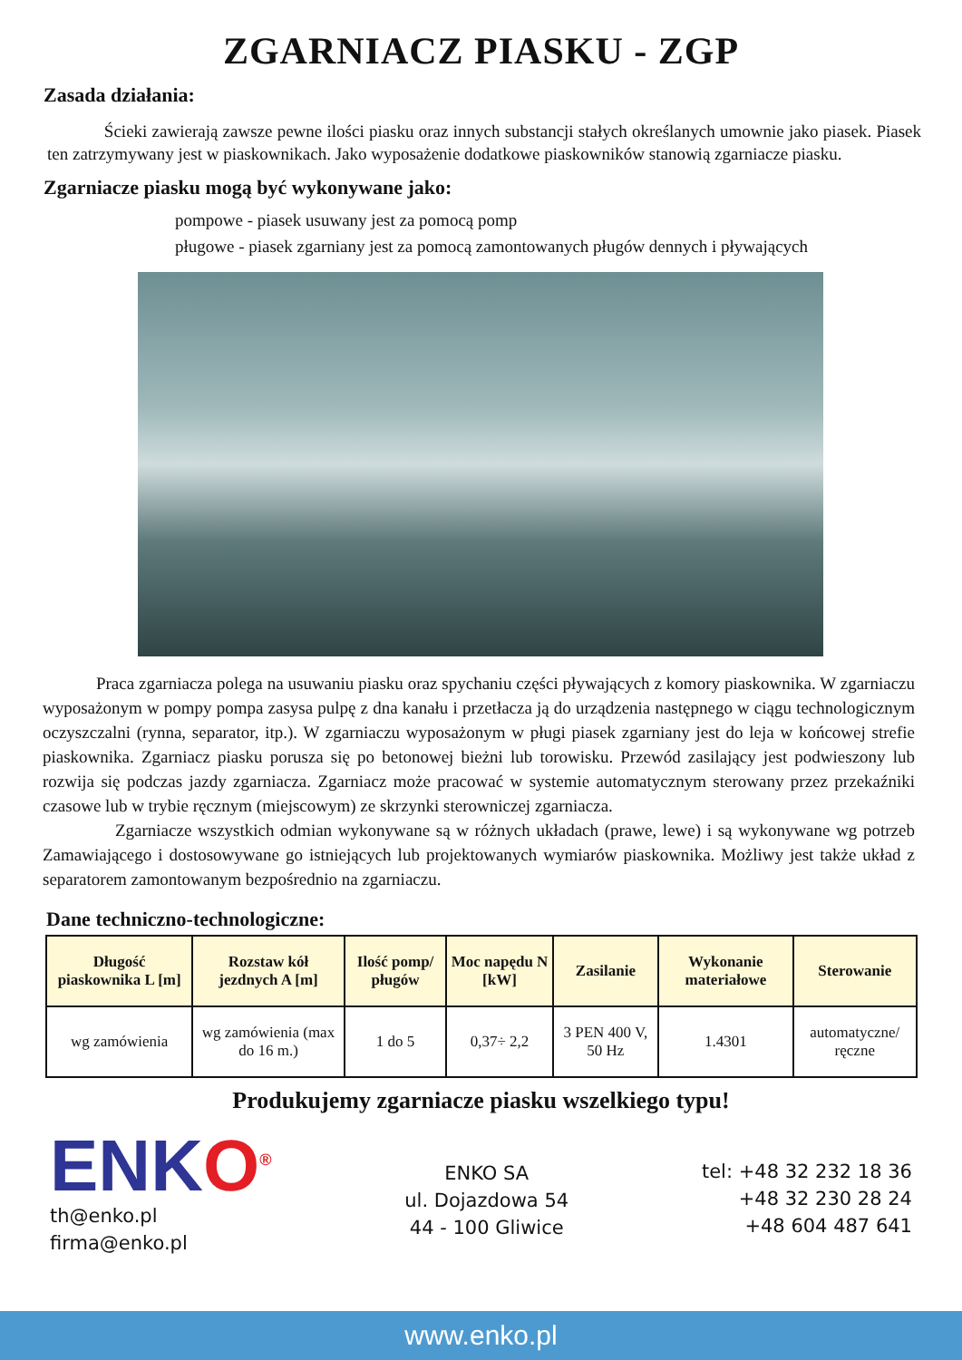ZGARNIACZ PIASKU - ZGP
Zasada działania:
Ścieki zawierają zawsze pewne ilości piasku oraz innych substancji stałych określanych umownie jako piasek. Piasek ten zatrzymywany jest w piaskownikach. Jako wyposażenie dodatkowe piaskowników stanowią zgarniacze piasku.
Zgarniacze piasku mogą być wykonywane jako:
pompowe - piasek usuwany jest za pomocą pomp
pługowe - piasek zgarniany jest za pomocą zamontowanych pługów dennych i pływających
Praca zgarniacza polega na usuwaniu piasku oraz spychaniu części pływających z komory piaskownika. W zgarniaczu wyposażonym w pompy pompa zasysa pulpę z dna kanału i przetłacza ją do urządzenia następnego w ciągu technologicznym oczyszczalni (rynna, separator, itp.). W zgarniaczu wyposażonym w pługi piasek zgarniany jest do leja w końcowej strefie piaskownika. Zgarniacz piasku porusza się po betonowej bieżni lub torowisku. Przewód zasilający jest podwieszony lub rozwija się podczas jazdy zgarniacza. Zgarniacz może pracować w systemie automatycznym sterowany przez przekaźniki czasowe lub w trybie ręcznym (miejscowym) ze skrzynki sterowniczej zgarniacza.
Zgarniacze wszystkich odmian wykonywane są w różnych układach (prawe, lewe) i są wykonywane wg potrzeb Zamawiającego i dostosowywane go istniejących lub projektowanych wymiarów piaskownika. Możliwy jest także układ z separatorem zamontowanym bezpośrednio na zgarniaczu.
Dane techniczno-technologiczne:
| Długość piaskownika L [m] | Rozstaw kół jezdnych A [m] | Ilość pomp/ pługów | Moc napędu N [kW] | Zasilanie | Wykonanie materiałowe | Sterowanie |
| --- | --- | --- | --- | --- | --- | --- |
| wg zamówienia | wg zamówienia (max do 16 m.) | 1 do 5 | 0,37÷ 2,2 | 3 PEN 400 V, 50 Hz | 1.4301 | automatyczne/ ręczne |
Produkujemy zgarniacze piasku wszelkiego typu!
ENKO<sup>®</sup>
th@enko.pl
firma@enko.pl
ENKO SA
ul. Dojazdowa 54
44 - 100 Gliwice
tel: +48 32 232 18 36
+48 32 230 28 24
+48 604 487 641
www.enko.pl